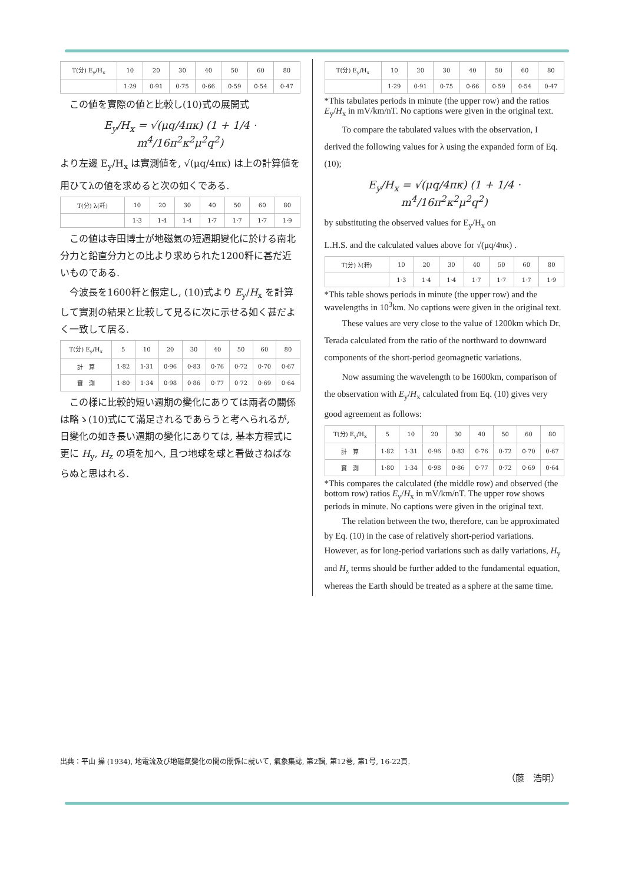| T(分) E<sub>y</sub>/H<sub>x</sub> | 10 | 20 | 30 | 40 | 50 | 60 | 80 |
| --- | --- | --- | --- | --- | --- | --- | --- |
| | 1·29 | 0·91 | 0·75 | 0·66 | 0·59 | 0·54 | 0·47 |
　この値を實際の値と比較し(10)式の展開式
E<sub>y</sub>/H<sub>x</sub> = √(μq/4πκ) (1 + 1/4 · m<sup>4</sup>/16π<sup>2</sup>κ<sup>2</sup>μ<sup>2</sup>q<sup>2</sup>)
より左邊 E<sub>y</sub>/H<sub>x</sub> は實測値を, √(μq/4πκ) は上の計算値を
用ひてλの値を求めると次の如くである.
| T(分) λ(粁) | 10 | 20 | 30 | 40 | 50 | 60 | 80 |
| --- | --- | --- | --- | --- | --- | --- | --- |
| | 1·3 | 1·4 | 1·4 | 1·7 | 1·7 | 1·7 | 1·9 |
　この値は寺田博士が地磁氣の短週期變化に於ける南北分力と鉛直分力との比より求められた1200粁に甚だ近いものである.
　今波長を1600粁と假定し, (10)式より E<sub>y</sub>/H<sub>x</sub> を計算して實測の結果と比較して見るに次に示せる如く甚だよく一致して居る.
| T(分) E<sub>y</sub>/H<sub>x</sub> | 5 | 10 | 20 | 30 | 40 | 50 | 60 | 80 |
| --- | --- | --- | --- | --- | --- | --- | --- | --- |
| 計 算 | 1·82 | 1·31 | 0·96 | 0·83 | 0·76 | 0·72 | 0·70 | 0·67 |
| 實 測 | 1·80 | 1·34 | 0·98 | 0·86 | 0·77 | 0·72 | 0·69 | 0·64 |
　この様に比較的短い週期の變化にありては兩者の關係は略ゝ(10)式にて滿足されるであらうと考へられるが, 日變化の如き長い週期の變化にありては, 基本方程式に更に H<sub>y</sub>, H<sub>z</sub> の項を加へ, 且つ地球を球と看做さねばならぬと思はれる.
| T(分) E<sub>y</sub>/H<sub>x</sub> | 10 | 20 | 30 | 40 | 50 | 60 | 80 |
| --- | --- | --- | --- | --- | --- | --- | --- |
| | 1·29 | 0·91 | 0·75 | 0·66 | 0·59 | 0·54 | 0·47 |
*This tabulates periods in minute (the upper row) and the ratios E<sub>y</sub>/H<sub>x</sub> in mV/km/nT. No captions were given in the original text.
　　To compare the tabulated values with the observation, I derived the following values for λ using the expanded form of Eq. (10);
E<sub>y</sub>/H<sub>x</sub> = √(μq/4πκ) (1 + 1/4 · m<sup>4</sup>/16π<sup>2</sup>κ<sup>2</sup>μ<sup>2</sup>q<sup>2</sup>)
by substituting the observed values for E<sub>y</sub>/H<sub>x</sub> on
L.H.S. and the calculated values above for √(μq/4πκ) .
| T(分) λ(粁) | 10 | 20 | 30 | 40 | 50 | 60 | 80 |
| --- | --- | --- | --- | --- | --- | --- | --- |
| | 1·3 | 1·4 | 1·4 | 1·7 | 1·7 | 1·7 | 1·9 |
*This table shows periods in minute (the upper row) and the wavelengths in 10<sup>3</sup>km. No captions were given in the original text.
　　These values are very close to the value of 1200km which Dr. Terada calculated from the ratio of the northward to downward components of the short-period geomagnetic variations.
　　Now assuming the wavelength to be 1600km, comparison of the observation with E<sub>y</sub>/H<sub>x</sub> calculated from Eq. (10) gives very good agreement as follows:
| T(分) E<sub>y</sub>/H<sub>x</sub> | 5 | 10 | 20 | 30 | 40 | 50 | 60 | 80 |
| --- | --- | --- | --- | --- | --- | --- | --- | --- |
| 計 算 | 1·82 | 1·31 | 0·96 | 0·83 | 0·76 | 0·72 | 0·70 | 0·67 |
| 實 測 | 1·80 | 1·34 | 0·98 | 0·86 | 0·77 | 0·72 | 0·69 | 0·64 |
*This compares the calculated (the middle row) and observed (the bottom row) ratios E<sub>y</sub>/H<sub>x</sub> in mV/km/nT. The upper row shows periods in minute. No captions were given in the original text.
　　The relation between the two, therefore, can be approximated by Eq. (10) in the case of relatively short-period variations. However, as for long-period variations such as daily variations, H<sub>y</sub> and H<sub>z</sub> terms should be further added to the fundamental equation, whereas the Earth should be treated as a sphere at the same time.
出典：平山 操 (1934), 地電流及び地磁氣變化の間の關係に就いて, 氣象集誌, 第2輯, 第12巻, 第1号, 16-22頁.
（藤　浩明）